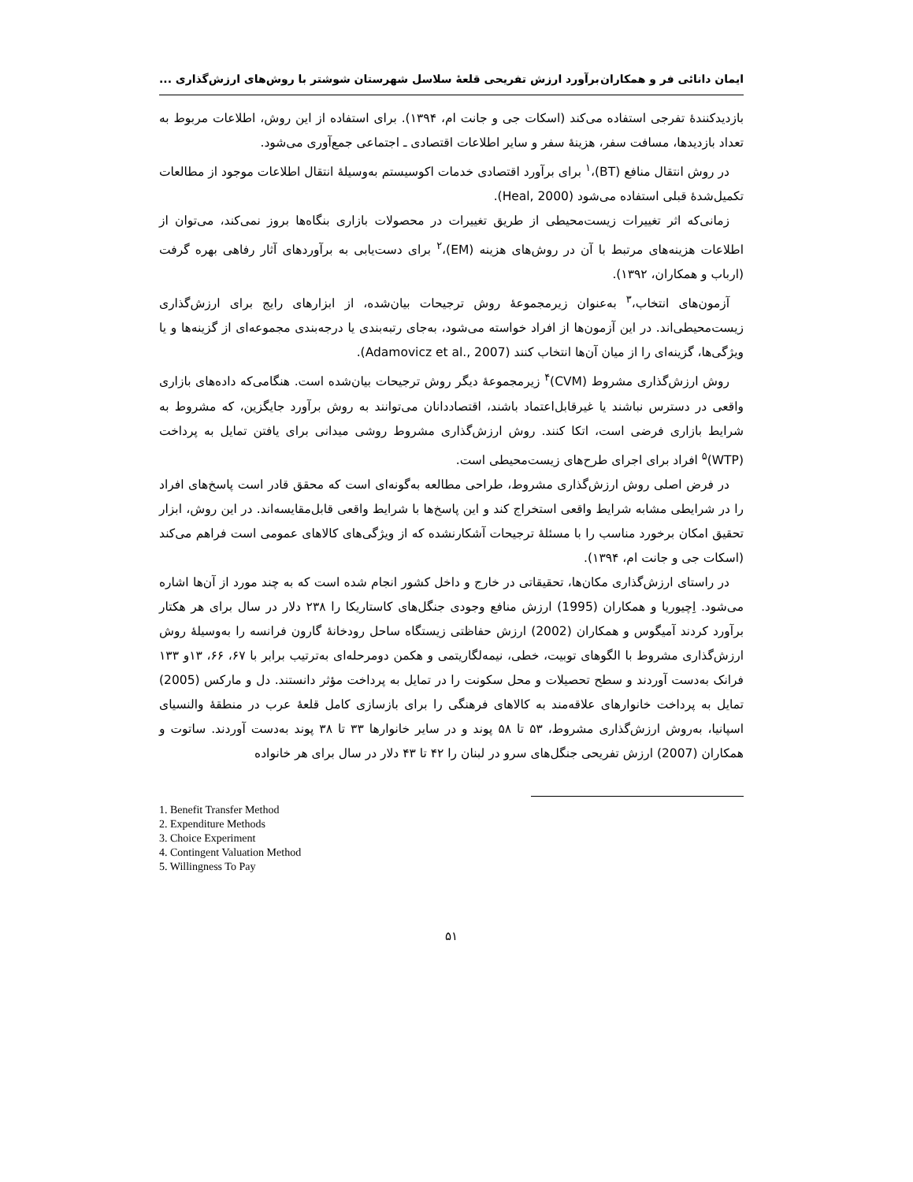ایمان دانائی فر و همکاران برآورد ارزش تفریحی قلعۀ سلاسل شهرستان شوشتر با روش‌های ارزش‌گذاری ...
بازدیدکنندۀ تفرجی استفاده می‌کند (اسکات جی و جانت ام، ۱۳۹۴). برای استفاده از این روش، اطلاعات مربوط به تعداد بازدیدها، مسافت سفر، هزینۀ سفر و سایر اطلاعات اقتصادی ـ اجتماعی جمع‌آوری می‌شود.
در روش انتقال منافع (BT)،<sup>۱</sup> برای برآورد اقتصادی خدمات اکوسیستم به‌وسیلۀ انتقال اطلاعات موجود از مطالعات تکمیل‌شدۀ قبلی استفاده می‌شود (Heal, 2000).
زمانی‌که اثر تغییرات زیست‌محیطی از طریق تغییرات در محصولات بازاری بنگاه‌ها بروز نمی‌کند، می‌توان از اطلاعات هزینه‌های مرتبط با آن در روش‌های هزینه (EM)،<sup>۲</sup> برای دست‌یابی به برآوردهای آثار رفاهی بهره گرفت (ارباب و همکاران، ۱۳۹۲).
آزمون‌های انتخاب،<sup>۳</sup> به‌عنوان زیرمجموعۀ روش ترجیحات بیان‌شده، از ابزارهای رایج برای ارزش‌گذاری زیست‌محیطی‌اند. در این آزمون‌ها از افراد خواسته می‌شود، به‌جای رتبه‌بندی یا درجه‌بندی مجموعه‌ای از گزینه‌ها و یا ویژگی‌ها، گزینه‌ای را از میان آن‌ها انتخاب کنند (Adamovicz et al., 2007).
روش ارزش‌گذاری مشروط (CVM)<sup>۴</sup> زیرمجموعۀ دیگر روش ترجیحات بیان‌شده است. هنگامی‌که داده‌های بازاری واقعی در دسترس نباشند یا غیرقابل‌اعتماد باشند، اقتصاددانان می‌توانند به روش برآورد جایگزین، که مشروط به شرایط بازاری فرضی است، اتکا کنند. روش ارزش‌گذاری مشروط روشی میدانی برای یافتن تمایل به پرداخت (WTP)<sup>۵</sup> افراد برای اجرای طرح‌های زیست‌محیطی است.
در فرض اصلی روش ارزش‌گذاری مشروط، طراحی مطالعه به‌گونه‌ای است که محقق قادر است پاسخ‌های افراد را در شرایطی مشابه شرایط واقعی استخراج کند و این پاسخ‌ها با شرایط واقعی قابل‌مقایسه‌اند. در این روش، ابزار تحقیق امکان برخورد مناسب را با مسئلۀ ترجیحات آشکارنشده که از ویژگی‌های کالاهای عمومی است فراهم می‌کند (اسکات جی و جانت ام، ۱۳۹۴).
در راستای ارزش‌گذاری مکان‌ها، تحقیقاتی در خارج و داخل کشور انجام شده است که به چند مورد از آن‌ها اشاره می‌شود. اِچیوریا و همکاران (1995) ارزش منافع وجودی جنگل‌های کاستاریکا را ۲۳۸ دلار در سال برای هر هکتار برآورد کردند آمیگوس و همکاران (2002) ارزش حفاظتی زیستگاه ساحل رودخانۀ گارون فرانسه را به‌وسیلۀ روش ارزش‌گذاری مشروط با الگوهای توبیت، خطی، نیمه‌لگاریتمی و هکمن دومرحله‌ای به‌ترتیب برابر با ۶۷، ۶۶، ۱۳و ۱۳۳ فرانک به‌دست آوردند و سطح تحصیلات و محل سکونت را در تمایل به پرداخت مؤثر دانستند. دل و مارکس (2005) تمایل به پرداخت خانوارهای علاقه‌مند به کالاهای فرهنگی را برای بازسازی کامل قلعۀ عرب در منطقۀ والنسیای اسپانیا، به‌روش ارزش‌گذاری مشروط، ۵۳ تا ۵۸ پوند و در سایر خانوارها ۳۳ تا ۳۸ پوند به‌دست آوردند. ساتوت و همکاران (2007) ارزش تفریحی جنگل‌های سرو در لبنان را ۴۲ تا ۴۳ دلار در سال برای هر خانواده
1. Benefit Transfer Method
2. Expenditure Methods
3. Choice Experiment
4. Contingent Valuation Method
5. Willingness To Pay
۵۱